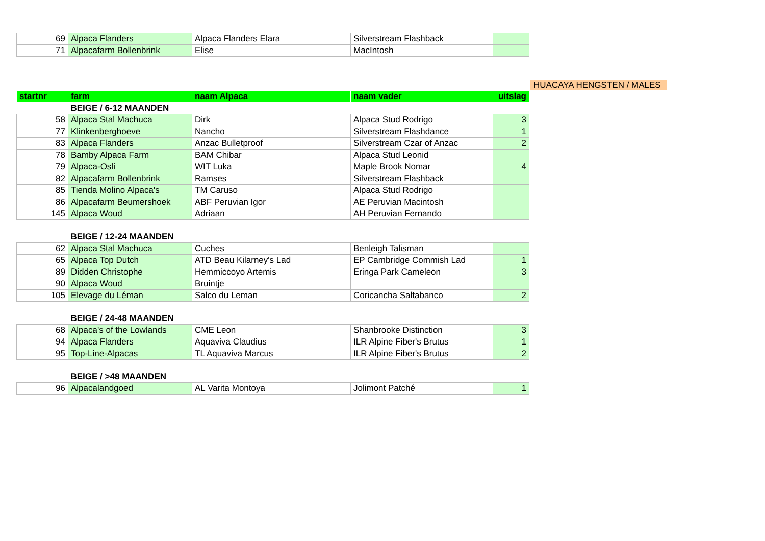| 69 | Alpaca Flanders | Alpaca Flanders Elara | Silverstream Flashback | |
| 71 | Alpacafarm Bollenbrink | Elise | MacIntosh | |
HUACAYA HENGSTEN / MALES
| startnr | farm | naam Alpaca | naam vader | uitslag |
| --- | --- | --- | --- | --- |
| | BEIGE / 6-12 MAANDEN | | | |
| 58 | Alpaca Stal Machuca | Dirk | Alpaca Stud Rodrigo | 3 |
| 77 | Klinkenberghoeve | Nancho | Silverstream Flashdance | 1 |
| 83 | Alpaca Flanders | Anzac Bulletproof | Silverstream Czar of Anzac | 2 |
| 78 | Bamby Alpaca Farm | BAM Chibar | Alpaca Stud Leonid | |
| 79 | Alpaca-Osli | WIT Luka | Maple Brook Nomar | 4 |
| 82 | Alpacafarm Bollenbrink | Ramses | Silverstream Flashback | |
| 85 | Tienda Molino Alpaca's | TM Caruso | Alpaca Stud Rodrigo | |
| 86 | Alpacafarm Beumershoek | ABF Peruvian Igor | AE Peruvian Macintosh | |
| 145 | Alpaca Woud | Adriaan | AH Peruvian Fernando | |
| | BEIGE / 12-24 MAANDEN | | | |
| 62 | Alpaca Stal Machuca | Cuches | Benleigh Talisman | |
| 65 | Alpaca Top Dutch | ATD Beau Kilarney's Lad | EP Cambridge Commish Lad | 1 |
| 89 | Didden Christophe | Hemmiccoyo Artemis | Eringa Park Cameleon | 3 |
| 90 | Alpaca Woud | Bruintje | | |
| 105 | Elevage du Léman | Salco du Leman | Coricancha Saltabanco | 2 |
| | BEIGE / 24-48 MAANDEN | | | |
| 68 | Alpaca's of the Lowlands | CME Leon | Shanbrooke Distinction | 3 |
| 94 | Alpaca Flanders | Aquaviva Claudius | ILR Alpine Fiber's Brutus | 1 |
| 95 | Top-Line-Alpacas | TL Aquaviva Marcus | ILR Alpine Fiber's Brutus | 2 |
| | BEIGE / >48 MAANDEN | | | |
| 96 | Alpacalandgoed | AL Varita Montoya | Jolimont Patché | 1 |